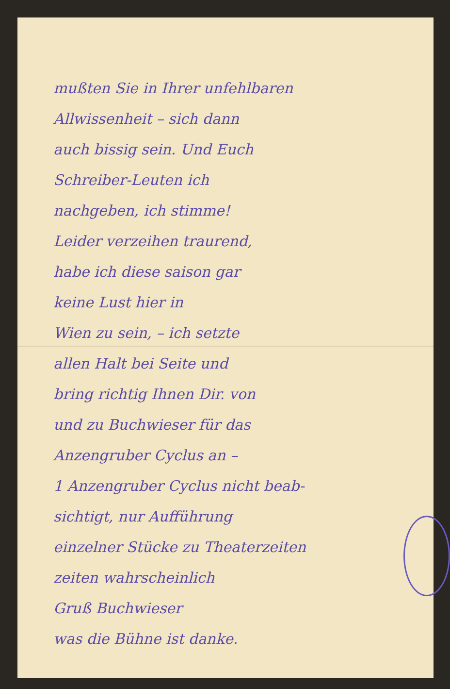mußten Sie in Ihrer unfehlbaren
Allwissenheit – sich dann
auch bissig sein. Und Euch
Schreiber-Leuten ich
nachgeben, ich stimme!
Leider verzeihen traurend,
habe ich diese saison gar
keine Lust hier in
Wien zu sein, – ich setzte
allen Halt bei Seite und
bring richtig Ihnen Dir. von
und zu Buchwieser für das
Anzengruber Cyclus an –
1 Anzengruber Cyclus nicht beab-
sichtigt, nur Aufführung
einzelner Stücke zu Theaterzeiten
zeiten wahrscheinlich
Gruß Buchwieser
was die Bühne ist danke.